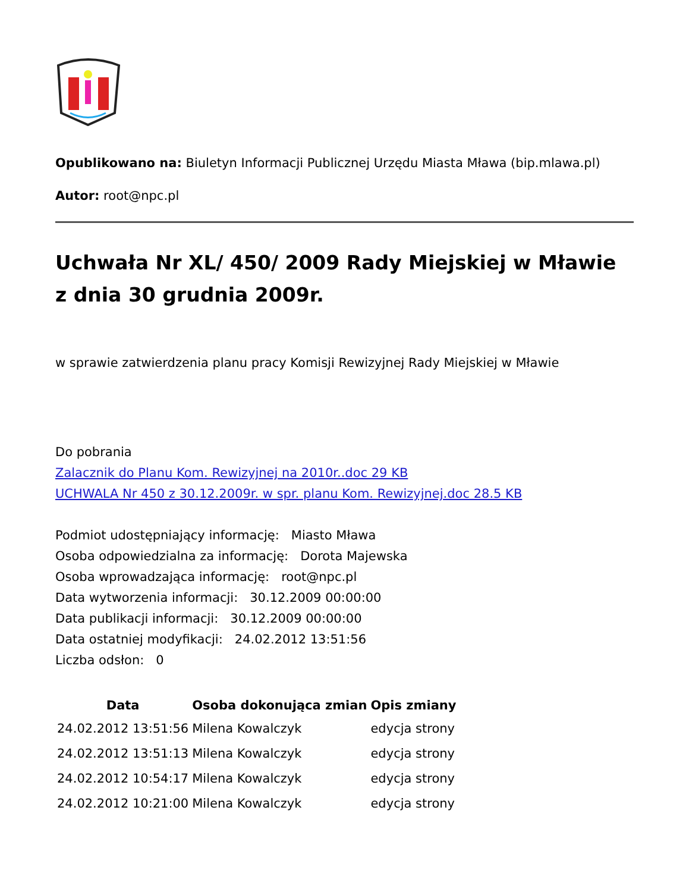Opublikowano na: Biuletyn Informacji Publicznej Urzędu Miasta Mława (bip.mlawa.pl)
Autor: root@npc.pl
Uchwała Nr XL/ 450/ 2009 Rady Miejskiej w Mławie z dnia 30 grudnia 2009r.
w sprawie zatwierdzenia planu pracy Komisji Rewizyjnej Rady Miejskiej w Mławie
Do pobrania
Zalacznik do Planu Kom. Rewizyjnej na 2010r..doc 29 KB
UCHWALA Nr 450 z 30.12.2009r. w spr. planu Kom. Rewizyjnej.doc 28.5 KB
Podmiot udostępniający informację: Miasto Mława
Osoba odpowiedzialna za informację: Dorota Majewska
Osoba wprowadzająca informację: root@npc.pl
Data wytworzenia informacji: 30.12.2009 00:00:00
Data publikacji informacji: 30.12.2009 00:00:00
Data ostatniej modyfikacji: 24.02.2012 13:51:56
Liczba odsłon: 0
| Data | Osoba dokonująca zmian | Opis zmiany |
| --- | --- | --- |
| 24.02.2012 13:51:56 | Milena Kowalczyk | edycja strony |
| 24.02.2012 13:51:13 | Milena Kowalczyk | edycja strony |
| 24.02.2012 10:54:17 | Milena Kowalczyk | edycja strony |
| 24.02.2012 10:21:00 | Milena Kowalczyk | edycja strony |